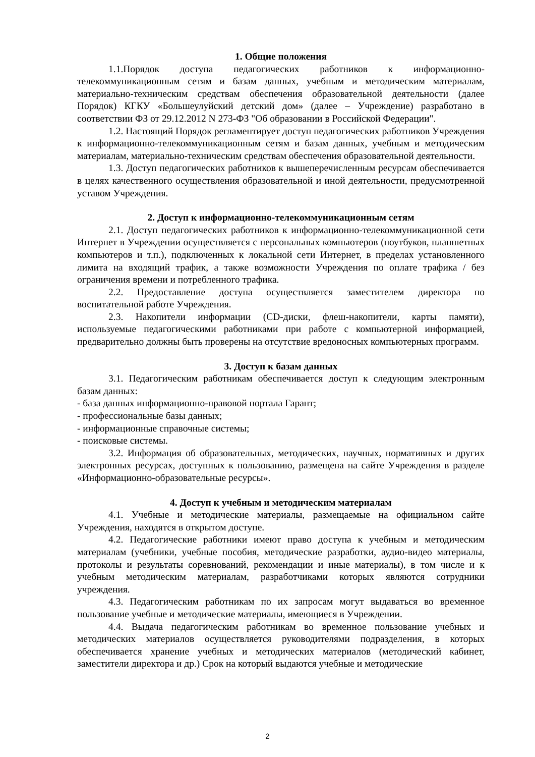1. Общие положения
1.1.Порядок доступа педагогических работников к информационно-телекоммуникационным сетям и базам данных, учебным и методическим материалам, материально-техническим средствам обеспечения образовательной деятельности (далее Порядок) КГКУ «Большеулуйский детский дом» (далее – Учреждение) разработано в соответствии ФЗ от 29.12.2012 N 273-ФЗ "Об образовании в Российской Федерации".
1.2. Настоящий Порядок регламентирует доступ педагогических работников Учреждения к информационно-телекоммуникационным сетям и базам данных, учебным и методическим материалам, материально-техническим средствам обеспечения образовательной деятельности.
1.3. Доступ педагогических работников к вышеперечисленным ресурсам обеспечивается в целях качественного осуществления образовательной и иной деятельности, предусмотренной уставом Учреждения.
2. Доступ к информационно-телекоммуникационным сетям
2.1. Доступ педагогических работников к информационно-телекоммуникационной сети Интернет в Учреждении осуществляется с персональных компьютеров (ноутбуков, планшетных компьютеров и т.п.), подключенных к локальной сети Интернет, в пределах установленного лимита на входящий трафик, а также возможности Учреждения по оплате трафика / без ограничения времени и потребленного трафика.
2.2. Предоставление доступа осуществляется заместителем директора по воспитательной работе Учреждения.
2.3. Накопители информации (CD-диски, флеш-накопители, карты памяти), используемые педагогическими работниками при работе с компьютерной информацией, предварительно должны быть проверены на отсутствие вредоносных компьютерных программ.
3. Доступ к базам данных
3.1. Педагогическим работникам обеспечивается доступ к следующим электронным базам данных:
- база данных информационно-правовой портала Гарант;
- профессиональные базы данных;
- информационные справочные системы;
- поисковые системы.
3.2. Информация об образовательных, методических, научных, нормативных и других электронных ресурсах, доступных к пользованию, размещена на сайте Учреждения в разделе «Информационно-образовательные ресурсы».
4. Доступ к учебным и методическим материалам
4.1. Учебные и методические материалы, размещаемые на официальном сайте Учреждения, находятся в открытом доступе.
4.2. Педагогические работники имеют право доступа к учебным и методическим материалам (учебники, учебные пособия, методические разработки, аудио-видео материалы, протоколы и результаты соревнований, рекомендации и иные материалы), в том числе и к учебным методическим материалам, разработчиками которых являются сотрудники учреждения.
4.3. Педагогическим работникам по их запросам могут выдаваться во временное пользование учебные и методические материалы, имеющиеся в Учреждении.
4.4. Выдача педагогическим работникам во временное пользование учебных и методических материалов осуществляется руководителями подразделения, в которых обеспечивается хранение учебных и методических материалов (методический кабинет, заместители директора и др.) Срок на который выдаются учебные и методические
2